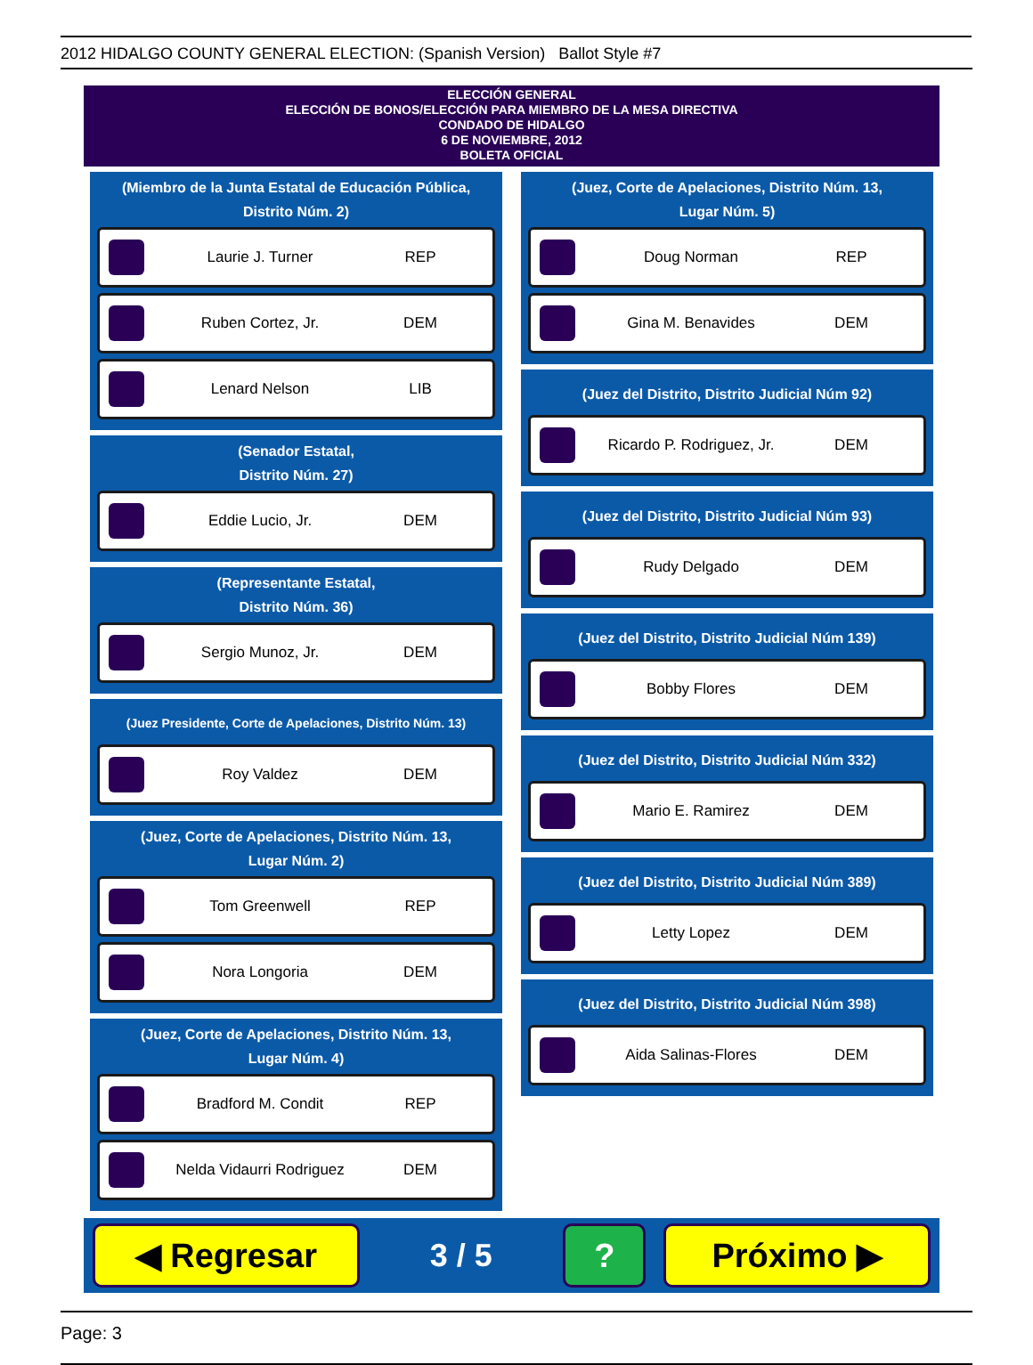2012 HIDALGO COUNTY GENERAL ELECTION: (Spanish Version) Ballot Style #7
ELECCIÓN GENERAL
ELECCIÓN DE BONOS/ELECCIÓN PARA MIEMBRO DE LA MESA DIRECTIVA
CONDADO DE HIDALGO
6 DE NOVIEMBRE, 2012
BOLETA OFICIAL
(Miembro de la Junta Estatal de Educación Pública,
Distrito Núm. 2)
Laurie J. Turner REP
Ruben Cortez, Jr. DEM
Lenard Nelson LIB
(Senador Estatal,
Distrito Núm. 27)
Eddie Lucio, Jr. DEM
(Representante Estatal,
Distrito Núm. 36)
Sergio Munoz, Jr. DEM
(Juez Presidente, Corte de Apelaciones, Distrito Núm. 13)
Roy Valdez DEM
(Juez, Corte de Apelaciones, Distrito Núm. 13,
Lugar Núm. 2)
Tom Greenwell REP
Nora Longoria DEM
(Juez, Corte de Apelaciones, Distrito Núm. 13,
Lugar Núm. 4)
Bradford M. Condit REP
Nelda Vidaurri Rodriguez
DEM
(Juez, Corte de Apelaciones, Distrito Núm. 13,
Lugar Núm. 5)
Doug Norman REP
Gina M. Benavides DEM
(Juez del Distrito, Distrito Judicial Núm 92)
Ricardo P. Rodriguez, Jr.
DEM
(Juez del Distrito, Distrito Judicial Núm 93)
Rudy Delgado DEM
(Juez del Distrito, Distrito Judicial Núm 139)
Bobby Flores DEM
(Juez del Distrito, Distrito Judicial Núm 332)
Mario E. Ramirez DEM
(Juez del Distrito, Distrito Judicial Núm 389)
Letty Lopez DEM
(Juez del Distrito, Distrito Judicial Núm 398)
Aida Salinas-Flores DEM
◀ Regresar
3 / 5
? Próximo ▶
Page: 3